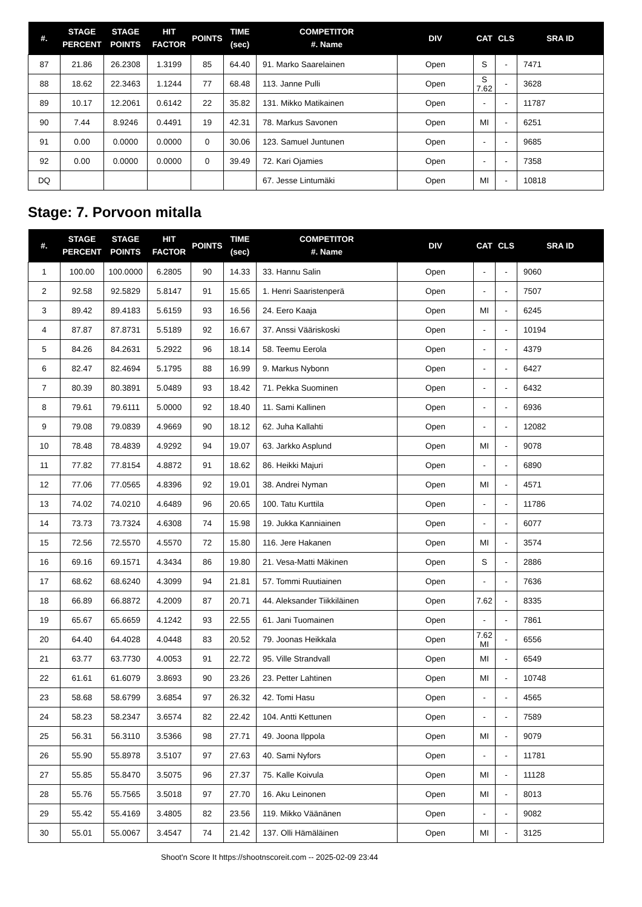| #. | STAGE PERCENT | STAGE POINTS | HIT FACTOR | POINTS | TIME (sec) | COMPETITOR #. Name | DIV | CAT | CLS | SRA ID |
| --- | --- | --- | --- | --- | --- | --- | --- | --- | --- | --- |
| 87 | 21.86 | 26.2308 | 1.3199 | 85 | 64.40 | 91. Marko Saarelainen | Open | S | - | 7471 |
| 88 | 18.62 | 22.3463 | 1.1244 | 77 | 68.48 | 113. Janne Pulli | Open | S 7.62 | - | 3628 |
| 89 | 10.17 | 12.2061 | 0.6142 | 22 | 35.82 | 131. Mikko Matikainen | Open | - | - | 11787 |
| 90 | 7.44 | 8.9246 | 0.4491 | 19 | 42.31 | 78. Markus Savonen | Open | MI | - | 6251 |
| 91 | 0.00 | 0.0000 | 0.0000 | 0 | 30.06 | 123. Samuel Juntunen | Open | - | - | 9685 |
| 92 | 0.00 | 0.0000 | 0.0000 | 0 | 39.49 | 72. Kari Ojamies | Open | - | - | 7358 |
| DQ | | | | | | 67. Jesse Lintumäki | Open | MI | - | 10818 |
Stage: 7. Porvoon mitalla
| #. | STAGE PERCENT | STAGE POINTS | HIT FACTOR | POINTS | TIME (sec) | COMPETITOR #. Name | DIV | CAT | CLS | SRA ID |
| --- | --- | --- | --- | --- | --- | --- | --- | --- | --- | --- |
| 1 | 100.00 | 100.0000 | 6.2805 | 90 | 14.33 | 33. Hannu Salin | Open | - | - | 9060 |
| 2 | 92.58 | 92.5829 | 5.8147 | 91 | 15.65 | 1. Henri Saaristenperä | Open | - | - | 7507 |
| 3 | 89.42 | 89.4183 | 5.6159 | 93 | 16.56 | 24. Eero Kaaja | Open | MI | - | 6245 |
| 4 | 87.87 | 87.8731 | 5.5189 | 92 | 16.67 | 37. Anssi Vääriskoski | Open | - | - | 10194 |
| 5 | 84.26 | 84.2631 | 5.2922 | 96 | 18.14 | 58. Teemu Eerola | Open | - | - | 4379 |
| 6 | 82.47 | 82.4694 | 5.1795 | 88 | 16.99 | 9. Markus Nybonn | Open | - | - | 6427 |
| 7 | 80.39 | 80.3891 | 5.0489 | 93 | 18.42 | 71. Pekka Suominen | Open | - | - | 6432 |
| 8 | 79.61 | 79.6111 | 5.0000 | 92 | 18.40 | 11. Sami Kallinen | Open | - | - | 6936 |
| 9 | 79.08 | 79.0839 | 4.9669 | 90 | 18.12 | 62. Juha Kallahti | Open | - | - | 12082 |
| 10 | 78.48 | 78.4839 | 4.9292 | 94 | 19.07 | 63. Jarkko Asplund | Open | MI | - | 9078 |
| 11 | 77.82 | 77.8154 | 4.8872 | 91 | 18.62 | 86. Heikki Majuri | Open | - | - | 6890 |
| 12 | 77.06 | 77.0565 | 4.8396 | 92 | 19.01 | 38. Andrei Nyman | Open | MI | - | 4571 |
| 13 | 74.02 | 74.0210 | 4.6489 | 96 | 20.65 | 100. Tatu Kurttila | Open | - | - | 11786 |
| 14 | 73.73 | 73.7324 | 4.6308 | 74 | 15.98 | 19. Jukka Kanniainen | Open | - | - | 6077 |
| 15 | 72.56 | 72.5570 | 4.5570 | 72 | 15.80 | 116. Jere Hakanen | Open | MI | - | 3574 |
| 16 | 69.16 | 69.1571 | 4.3434 | 86 | 19.80 | 21. Vesa-Matti Mäkinen | Open | S | - | 2886 |
| 17 | 68.62 | 68.6240 | 4.3099 | 94 | 21.81 | 57. Tommi Ruutiainen | Open | - | - | 7636 |
| 18 | 66.89 | 66.8872 | 4.2009 | 87 | 20.71 | 44. Aleksander Tiikkiläinen | Open | 7.62 | - | 8335 |
| 19 | 65.67 | 65.6659 | 4.1242 | 93 | 22.55 | 61. Jani Tuomainen | Open | - | - | 7861 |
| 20 | 64.40 | 64.4028 | 4.0448 | 83 | 20.52 | 79. Joonas Heikkala | Open | 7.62 MI | - | 6556 |
| 21 | 63.77 | 63.7730 | 4.0053 | 91 | 22.72 | 95. Ville Strandvall | Open | MI | - | 6549 |
| 22 | 61.61 | 61.6079 | 3.8693 | 90 | 23.26 | 23. Petter Lahtinen | Open | MI | - | 10748 |
| 23 | 58.68 | 58.6799 | 3.6854 | 97 | 26.32 | 42. Tomi Hasu | Open | - | - | 4565 |
| 24 | 58.23 | 58.2347 | 3.6574 | 82 | 22.42 | 104. Antti Kettunen | Open | - | - | 7589 |
| 25 | 56.31 | 56.3110 | 3.5366 | 98 | 27.71 | 49. Joona Ilppola | Open | MI | - | 9079 |
| 26 | 55.90 | 55.8978 | 3.5107 | 97 | 27.63 | 40. Sami Nyfors | Open | - | - | 11781 |
| 27 | 55.85 | 55.8470 | 3.5075 | 96 | 27.37 | 75. Kalle Koivula | Open | MI | - | 11128 |
| 28 | 55.76 | 55.7565 | 3.5018 | 97 | 27.70 | 16. Aku Leinonen | Open | MI | - | 8013 |
| 29 | 55.42 | 55.4169 | 3.4805 | 82 | 23.56 | 119. Mikko Väänänen | Open | - | - | 9082 |
| 30 | 55.01 | 55.0067 | 3.4547 | 74 | 21.42 | 137. Olli Hämäläinen | Open | MI | - | 3125 |
Shoot'n Score It https://shootnscoreit.com -- 2025-02-09 23:44